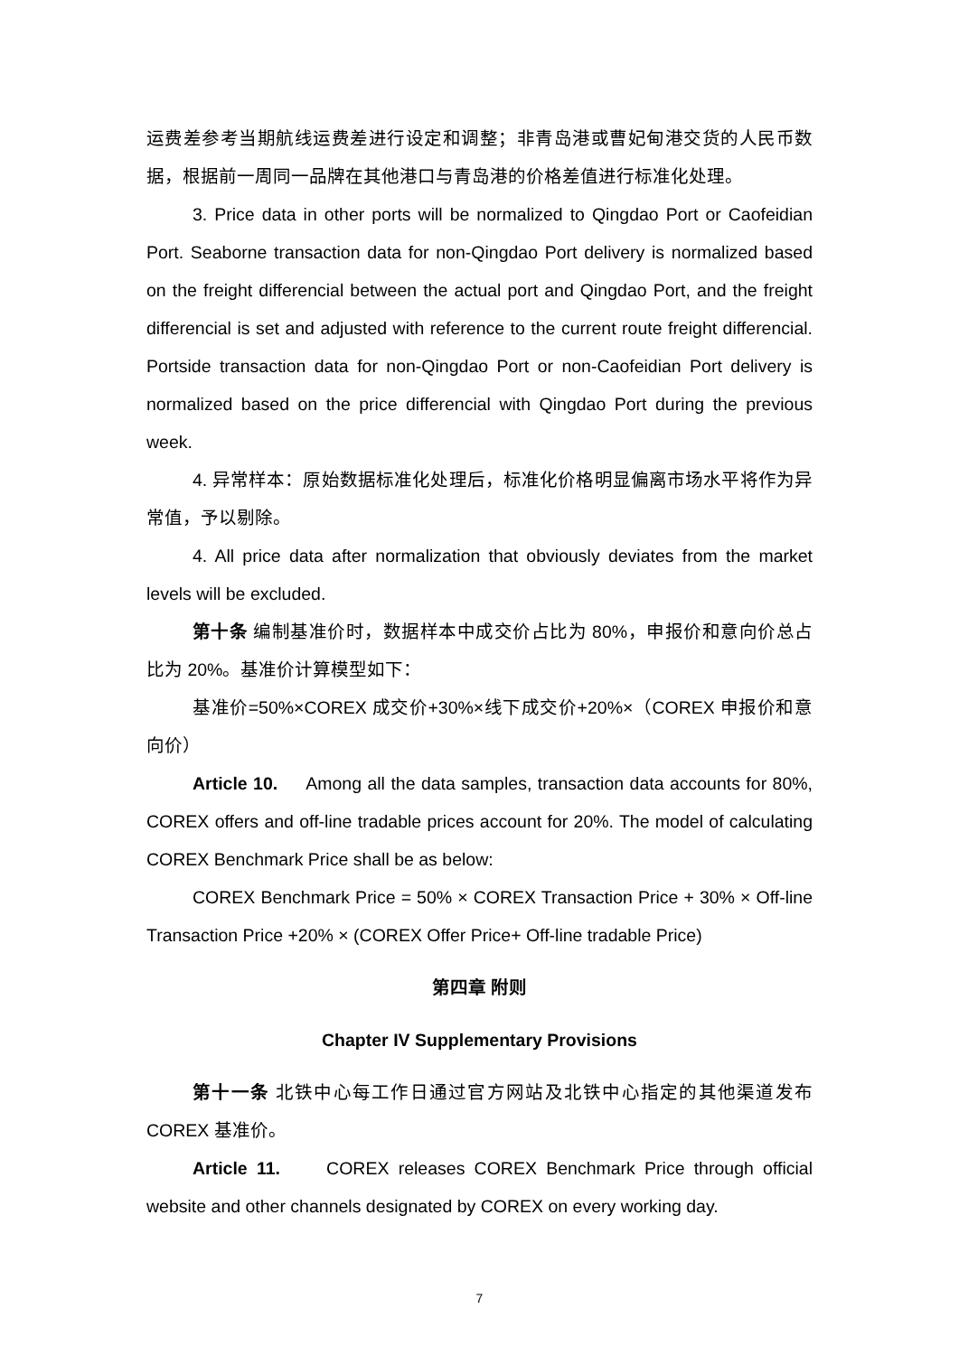运费差参考当期航线运费差进行设定和调整；非青岛港或曹妃甸港交货的人民币数据，根据前一周同一品牌在其他港口与青岛港的价格差值进行标准化处理。
3. Price data in other ports will be normalized to Qingdao Port or Caofeidian Port. Seaborne transaction data for non-Qingdao Port delivery is normalized based on the freight differencial between the actual port and Qingdao Port, and the freight differencial is set and adjusted with reference to the current route freight differencial. Portside transaction data for non-Qingdao Port or non-Caofeidian Port delivery is normalized based on the price differencial with Qingdao Port during the previous week.
4. 异常样本：原始数据标准化处理后，标准化价格明显偏离市场水平将作为异常值，予以剔除。
4. All price data after normalization that obviously deviates from the market levels will be excluded.
第十条 编制基准价时，数据样本中成交价占比为 80%，申报价和意向价总占比为 20%。基准价计算模型如下：
基准价=50%×COREX 成交价+30%×线下成交价+20%×（COREX 申报价和意向价）
Article 10. Among all the data samples, transaction data accounts for 80%, COREX offers and off-line tradable prices account for 20%. The model of calculating COREX Benchmark Price shall be as below:
COREX Benchmark Price = 50% × COREX Transaction Price + 30% × Off-line Transaction Price +20% × (COREX Offer Price+ Off-line tradable Price)
第四章 附则
Chapter IV Supplementary Provisions
第十一条 北铁中心每工作日通过官方网站及北铁中心指定的其他渠道发布 COREX 基准价。
Article 11. COREX releases COREX Benchmark Price through official website and other channels designated by COREX on every working day.
7